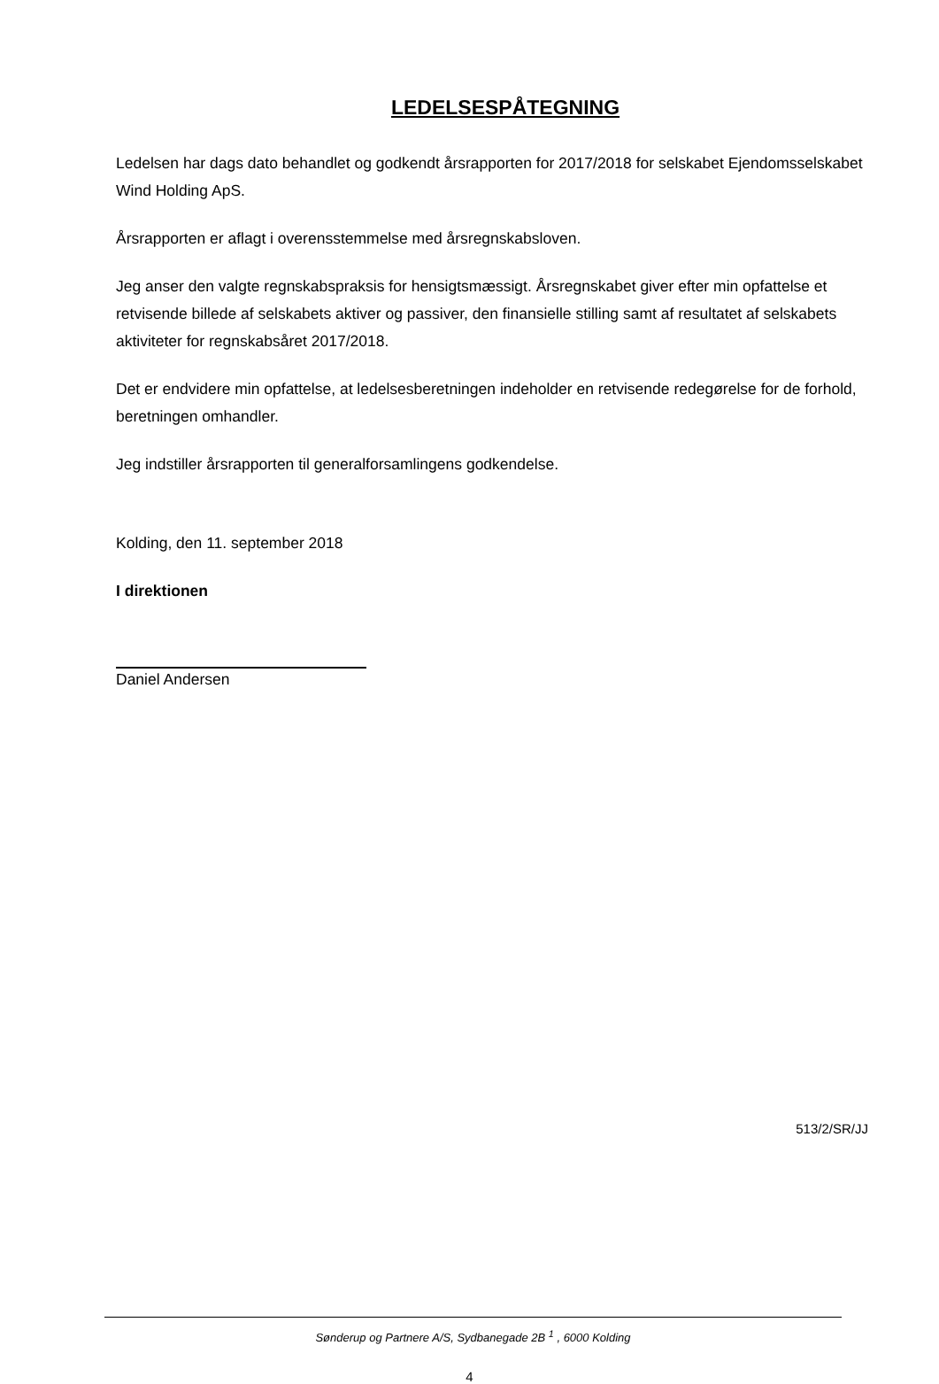LEDELSESPÅTEGNING
Ledelsen har dags dato behandlet og godkendt årsrapporten for 2017/2018 for selskabet Ejendomsselskabet Wind Holding ApS.
Årsrapporten er aflagt i overensstemmelse med årsregnskabsloven.
Jeg anser den valgte regnskabspraksis for hensigtsmæssigt. Årsregnskabet giver efter min opfattelse et retvisende billede af selskabets aktiver og passiver, den finansielle stilling samt af resultatet af selskabets aktiviteter for regnskabsåret 2017/2018.
Det er endvidere min opfattelse, at ledelsesberetningen indeholder en retvisende redegørelse for de forhold, beretningen omhandler.
Jeg indstiller årsrapporten til generalforsamlingens godkendelse.
Kolding, den 11. september 2018
I direktionen
Daniel Andersen
513/2/SR/JJ
Sønderup og Partnere A/S, Sydbanegade 2B <sup>1</sup> , 6000 Kolding
4